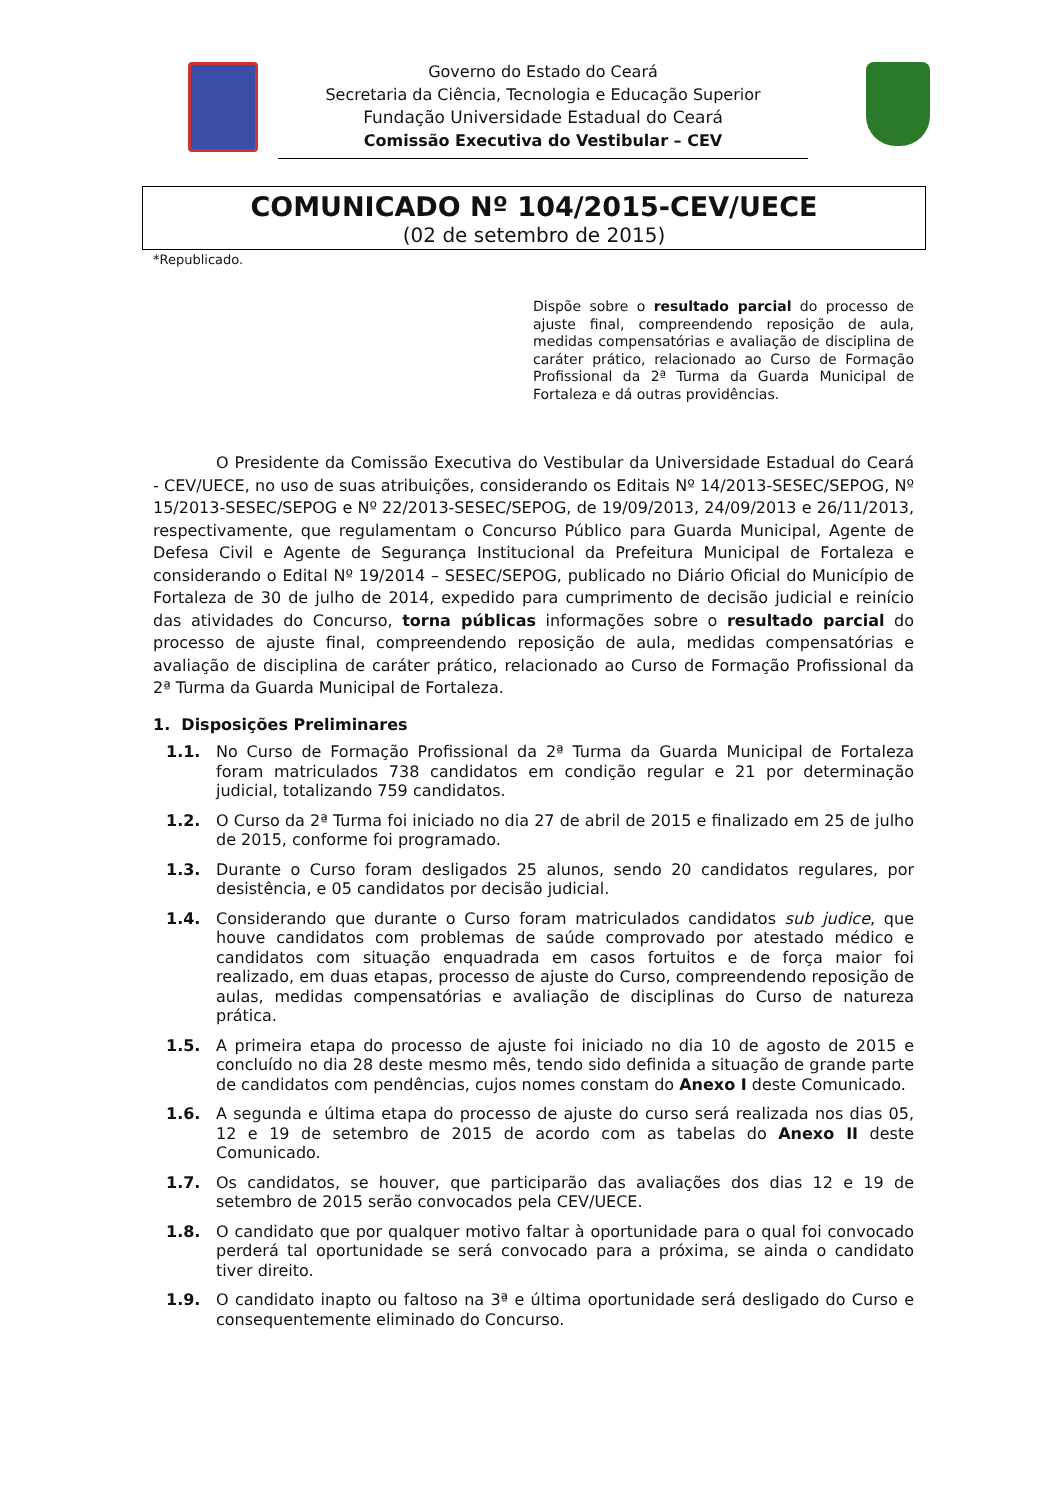Governo do Estado do Ceará
Secretaria da Ciência, Tecnologia e Educação Superior
Fundação Universidade Estadual do Ceará
Comissão Executiva do Vestibular – CEV
COMUNICADO Nº 104/2015-CEV/UECE
(02 de setembro de 2015)
*Republicado.
Dispõe sobre o resultado parcial do processo de ajuste final, compreendendo reposição de aula, medidas compensatórias e avaliação de disciplina de caráter prático, relacionado ao Curso de Formação Profissional da 2ª Turma da Guarda Municipal de Fortaleza e dá outras providências.
O Presidente da Comissão Executiva do Vestibular da Universidade Estadual do Ceará - CEV/UECE, no uso de suas atribuições, considerando os Editais Nº 14/2013-SESEC/SEPOG, Nº 15/2013-SESEC/SEPOG e Nº 22/2013-SESEC/SEPOG, de 19/09/2013, 24/09/2013 e 26/11/2013, respectivamente, que regulamentam o Concurso Público para Guarda Municipal, Agente de Defesa Civil e Agente de Segurança Institucional da Prefeitura Municipal de Fortaleza e considerando o Edital Nº 19/2014 – SESEC/SEPOG, publicado no Diário Oficial do Município de Fortaleza de 30 de julho de 2014, expedido para cumprimento de decisão judicial e reinício das atividades do Concurso, torna públicas informações sobre o resultado parcial do processo de ajuste final, compreendendo reposição de aula, medidas compensatórias e avaliação de disciplina de caráter prático, relacionado ao Curso de Formação Profissional da 2ª Turma da Guarda Municipal de Fortaleza.
1. Disposições Preliminares
1.1. No Curso de Formação Profissional da 2ª Turma da Guarda Municipal de Fortaleza foram matriculados 738 candidatos em condição regular e 21 por determinação judicial, totalizando 759 candidatos.
1.2. O Curso da 2ª Turma foi iniciado no dia 27 de abril de 2015 e finalizado em 25 de julho de 2015, conforme foi programado.
1.3. Durante o Curso foram desligados 25 alunos, sendo 20 candidatos regulares, por desistência, e 05 candidatos por decisão judicial.
1.4. Considerando que durante o Curso foram matriculados candidatos sub judice, que houve candidatos com problemas de saúde comprovado por atestado médico e candidatos com situação enquadrada em casos fortuitos e de força maior foi realizado, em duas etapas, processo de ajuste do Curso, compreendendo reposição de aulas, medidas compensatórias e avaliação de disciplinas do Curso de natureza prática.
1.5. A primeira etapa do processo de ajuste foi iniciado no dia 10 de agosto de 2015 e concluído no dia 28 deste mesmo mês, tendo sido definida a situação de grande parte de candidatos com pendências, cujos nomes constam do Anexo I deste Comunicado.
1.6. A segunda e última etapa do processo de ajuste do curso será realizada nos dias 05, 12 e 19 de setembro de 2015 de acordo com as tabelas do Anexo II deste Comunicado.
1.7. Os candidatos, se houver, que participarão das avaliações dos dias 12 e 19 de setembro de 2015 serão convocados pela CEV/UECE.
1.8. O candidato que por qualquer motivo faltar à oportunidade para o qual foi convocado perderá tal oportunidade se será convocado para a próxima, se ainda o candidato tiver direito.
1.9. O candidato inapto ou faltoso na 3ª e última oportunidade será desligado do Curso e consequentemente eliminado do Concurso.